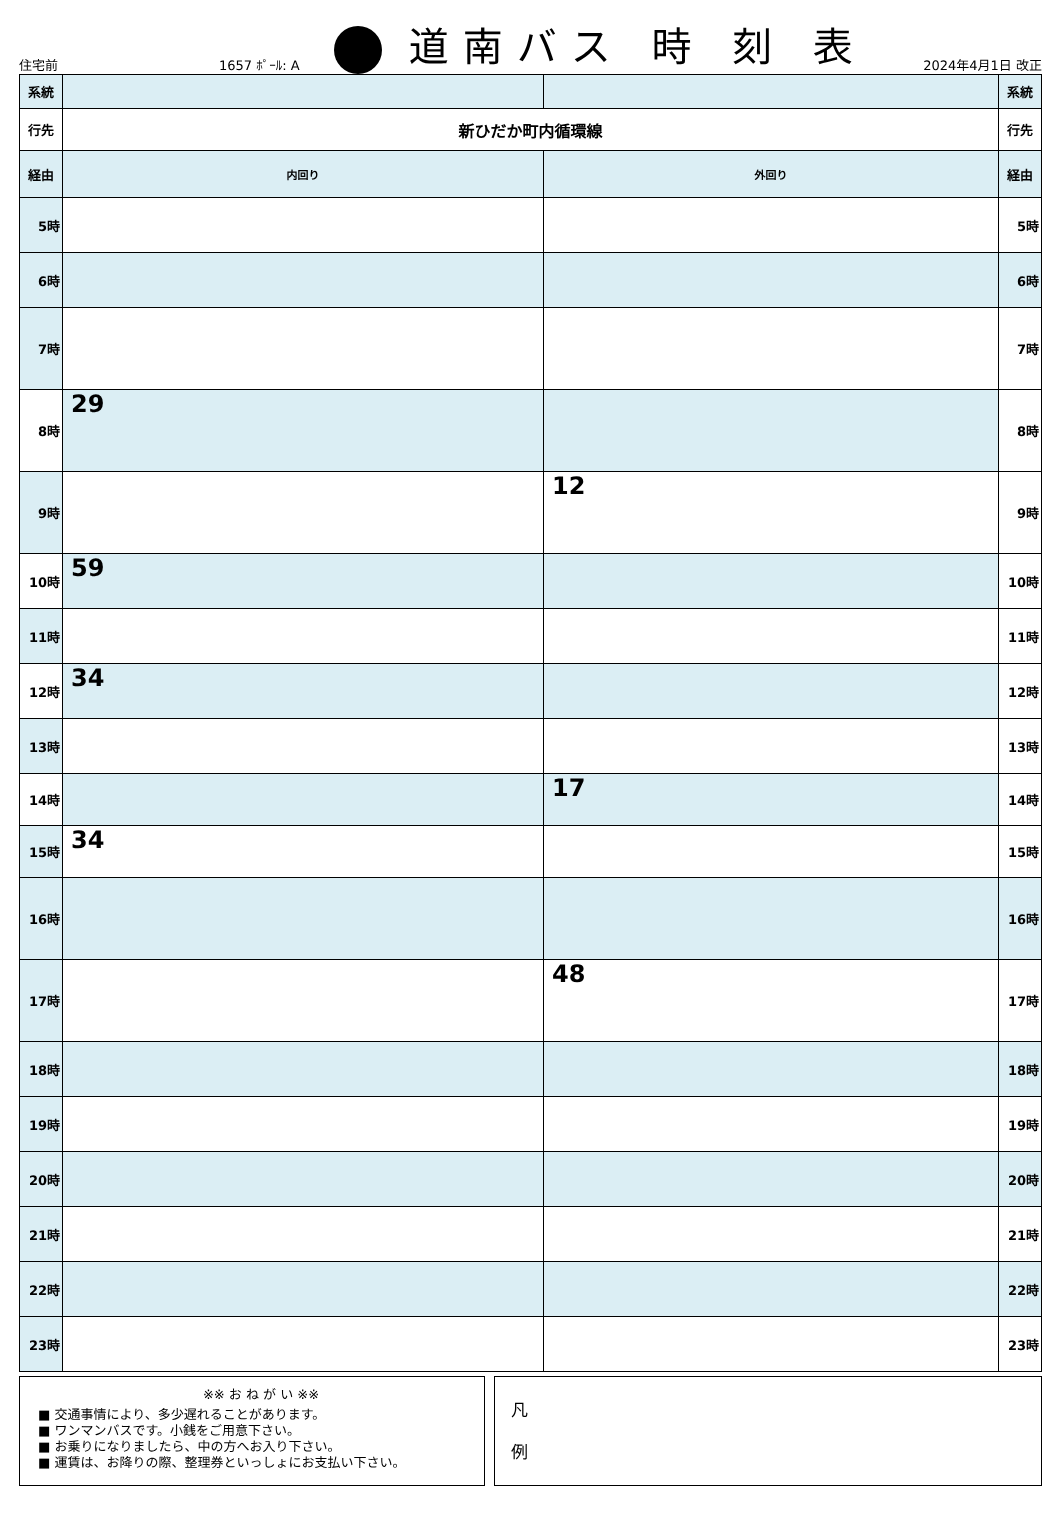住宅前 1657 ﾎﾟｰﾙ: A 道南バス 時 刻 表 2024年4月1日 改正
| 系統 | | | 系統 |
| 行先 | 新ひだか町内循環線 | | 行先 |
| 経由 | 内回り | 外回り | 経由 |
| 5時 | | | 5時 |
| 6時 | | | 6時 |
| 7時 | | | 7時 |
| 8時 | 29 | | 8時 |
| 9時 | | 12 | 9時 |
| 10時 | 59 | | 10時 |
| 11時 | | | 11時 |
| 12時 | 34 | | 12時 |
| 13時 | | | 13時 |
| 14時 | | 17 | 14時 |
| 15時 | 34 | | 15時 |
| 16時 | | | 16時 |
| 17時 | | 48 | 17時 |
| 18時 | | | 18時 |
| 19時 | | | 19時 |
| 20時 | | | 20時 |
| 21時 | | | 21時 |
| 22時 | | | 22時 |
| 23時 | | | 23時 |
※※ お ね が い ※※
■ 交通事情により、多少遅れることがあります。
■ ワンマンバスです。小銭をご用意下さい。
■ お乗りになりましたら、中の方へお入り下さい。
■ 運賃は、お降りの際、整理券といっしょにお支払い下さい。
凡
例